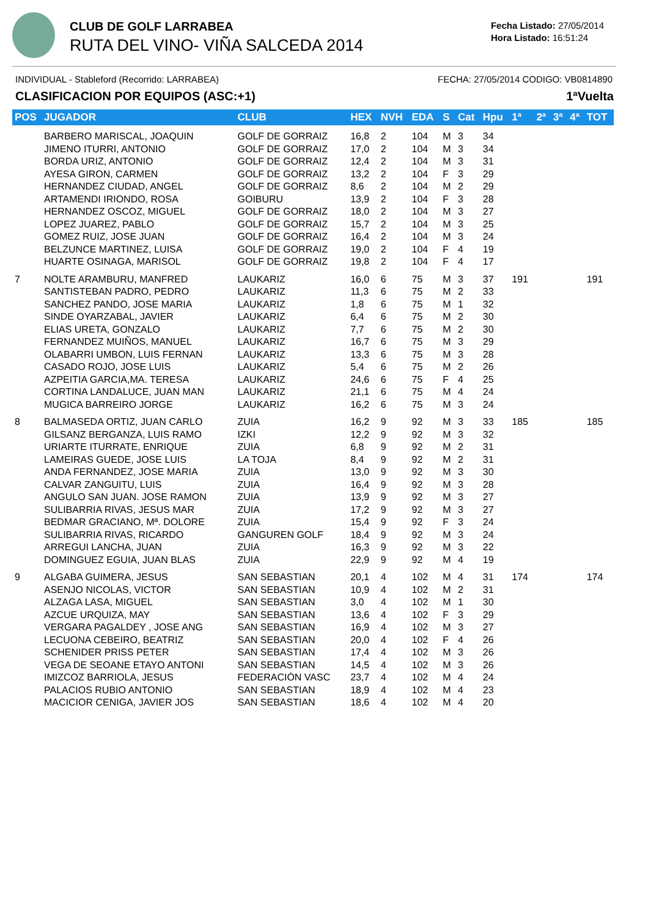CLUB DE GOLF LARRABEA
RUTA DEL VINO- VIÑA SALCEDA 2014
Fecha Listado: 27/05/2014
Hora Listado: 16:51:24
INDIVIDUAL - Stableford (Recorrido: LARRABEA) FECHA: 27/05/2014 CODIGO: VB0814890
CLASIFICACION POR EQUIPOS (ASC:+1) 1ªVuelta
| POS | JUGADOR | CLUB | HEX | NVH | EDA | S | Cat | Hpu | 1ª | 2ª | 3ª | 4ª | TOT |
| --- | --- | --- | --- | --- | --- | --- | --- | --- | --- | --- | --- | --- | --- |
| | BARBERO MARISCAL, JOAQUIN | GOLF DE GORRAIZ | 16,8 | 2 | 104 | M | 3 | 34 | | | | | |
| | JIMENO ITURRI, ANTONIO | GOLF DE GORRAIZ | 17,0 | 2 | 104 | M | 3 | 34 | | | | | |
| | BORDA URIZ, ANTONIO | GOLF DE GORRAIZ | 12,4 | 2 | 104 | M | 3 | 31 | | | | | |
| | AYESA GIRON, CARMEN | GOLF DE GORRAIZ | 13,2 | 2 | 104 | F | 3 | 29 | | | | | |
| | HERNANDEZ CIUDAD, ANGEL | GOLF DE GORRAIZ | 8,6 | 2 | 104 | M | 2 | 29 | | | | | |
| | ARTAMENDI IRIONDO, ROSA | GOIBURU | 13,9 | 2 | 104 | F | 3 | 28 | | | | | |
| | HERNANDEZ OSCOZ, MIGUEL | GOLF DE GORRAIZ | 18,0 | 2 | 104 | M | 3 | 27 | | | | | |
| | LOPEZ JUAREZ, PABLO | GOLF DE GORRAIZ | 15,7 | 2 | 104 | M | 3 | 25 | | | | | |
| | GOMEZ RUIZ, JOSE JUAN | GOLF DE GORRAIZ | 16,4 | 2 | 104 | M | 3 | 24 | | | | | |
| | BELZUNCE MARTINEZ, LUISA | GOLF DE GORRAIZ | 19,0 | 2 | 104 | F | 4 | 19 | | | | | |
| | HUARTE OSINAGA, MARISOL | GOLF DE GORRAIZ | 19,8 | 2 | 104 | F | 4 | 17 | | | | | |
| 7 | NOLTE ARAMBURU, MANFRED | LAUKARIZ | 16,0 | 6 | 75 | M | 3 | 37 | 191 | | | | 191 |
| | SANTISTEBAN PADRO, PEDRO | LAUKARIZ | 11,3 | 6 | 75 | M | 2 | 33 | | | | | |
| | SANCHEZ PANDO, JOSE MARIA | LAUKARIZ | 1,8 | 6 | 75 | M | 1 | 32 | | | | | |
| | SINDE OYARZABAL, JAVIER | LAUKARIZ | 6,4 | 6 | 75 | M | 2 | 30 | | | | | |
| | ELIAS URETA, GONZALO | LAUKARIZ | 7,7 | 6 | 75 | M | 2 | 30 | | | | | |
| | FERNANDEZ MUIÑOS, MANUEL | LAUKARIZ | 16,7 | 6 | 75 | M | 3 | 29 | | | | | |
| | OLABARRI UMBON, LUIS FERNAN | LAUKARIZ | 13,3 | 6 | 75 | M | 3 | 28 | | | | | |
| | CASADO ROJO, JOSE LUIS | LAUKARIZ | 5,4 | 6 | 75 | M | 2 | 26 | | | | | |
| | AZPEITIA GARCIA,MA. TERESA | LAUKARIZ | 24,6 | 6 | 75 | F | 4 | 25 | | | | | |
| | CORTINA LANDALUCE, JUAN MAN | LAUKARIZ | 21,1 | 6 | 75 | M | 4 | 24 | | | | | |
| | MUGICA BARREIRO JORGE | LAUKARIZ | 16,2 | 6 | 75 | M | 3 | 24 | | | | | |
| 8 | BALMASEDA ORTIZ, JUAN CARLO | ZUIA | 16,2 | 9 | 92 | M | 3 | 33 | 185 | | | | 185 |
| | GILSANZ BERGANZA, LUIS RAMO | IZKI | 12,2 | 9 | 92 | M | 3 | 32 | | | | | |
| | URIARTE ITURRATE, ENRIQUE | ZUIA | 6,8 | 9 | 92 | M | 2 | 31 | | | | | |
| | LAMEIRAS GUEDE, JOSE LUIS | LA TOJA | 8,4 | 9 | 92 | M | 2 | 31 | | | | | |
| | ANDA FERNANDEZ, JOSE MARIA | ZUIA | 13,0 | 9 | 92 | M | 3 | 30 | | | | | |
| | CALVAR ZANGUITU, LUIS | ZUIA | 16,4 | 9 | 92 | M | 3 | 28 | | | | | |
| | ANGULO SAN JUAN. JOSE RAMON | ZUIA | 13,9 | 9 | 92 | M | 3 | 27 | | | | | |
| | SULIBARRIA RIVAS, JESUS MAR | ZUIA | 17,2 | 9 | 92 | M | 3 | 27 | | | | | |
| | BEDMAR GRACIANO, Mª. DOLORE | ZUIA | 15,4 | 9 | 92 | F | 3 | 24 | | | | | |
| | SULIBARRIA RIVAS, RICARDO | GANGUREN GOLF | 18,4 | 9 | 92 | M | 3 | 24 | | | | | |
| | ARREGUI LANCHA, JUAN | ZUIA | 16,3 | 9 | 92 | M | 3 | 22 | | | | | |
| | DOMINGUEZ EGUIA, JUAN BLAS | ZUIA | 22,9 | 9 | 92 | M | 4 | 19 | | | | | |
| 9 | ALGABA GUIMERA, JESUS | SAN SEBASTIAN | 20,1 | 4 | 102 | M | 4 | 31 | 174 | | | | 174 |
| | ASENJO NICOLAS, VICTOR | SAN SEBASTIAN | 10,9 | 4 | 102 | M | 2 | 31 | | | | | |
| | ALZAGA LASA, MIGUEL | SAN SEBASTIAN | 3,0 | 4 | 102 | M | 1 | 30 | | | | | |
| | AZCUE URQUIZA, MAY | SAN SEBASTIAN | 13,6 | 4 | 102 | F | 3 | 29 | | | | | |
| | VERGARA PAGALDEY , JOSE ANG | SAN SEBASTIAN | 16,9 | 4 | 102 | M | 3 | 27 | | | | | |
| | LECUONA CEBEIRO, BEATRIZ | SAN SEBASTIAN | 20,0 | 4 | 102 | F | 4 | 26 | | | | | |
| | SCHENIDER PRISS PETER | SAN SEBASTIAN | 17,4 | 4 | 102 | M | 3 | 26 | | | | | |
| | VEGA DE SEOANE ETAYO ANTONI | SAN SEBASTIAN | 14,5 | 4 | 102 | M | 3 | 26 | | | | | |
| | IMIZCOZ BARRIOLA, JESUS | FEDERACIÓN VASC | 23,7 | 4 | 102 | M | 4 | 24 | | | | | |
| | PALACIOS RUBIO ANTONIO | SAN SEBASTIAN | 18,9 | 4 | 102 | M | 4 | 23 | | | | | |
| | MACICIOR CENIGA, JAVIER JOS | SAN SEBASTIAN | 18,6 | 4 | 102 | M | 4 | 20 | | | | | |